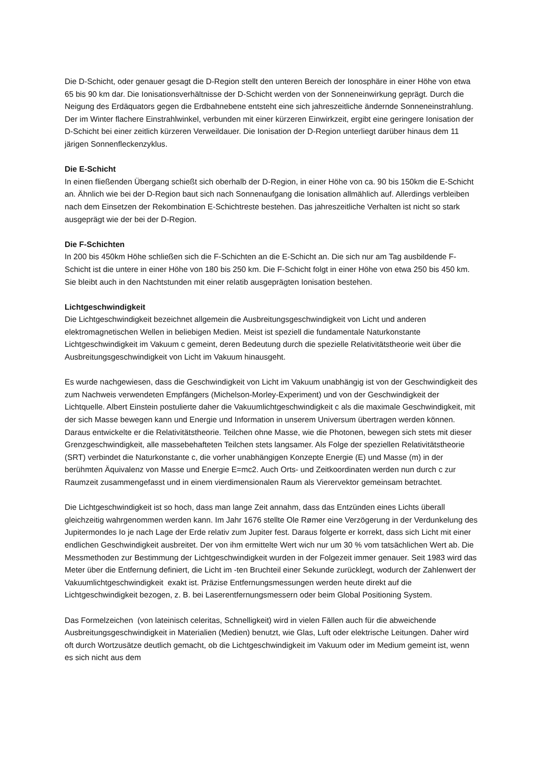Die D-Schicht, oder genauer gesagt die D-Region stellt den unteren Bereich der Ionosphäre in einer Höhe von etwa 65 bis 90 km dar. Die Ionisationsverhältnisse der D-Schicht werden von der Sonneneinwirkung geprägt. Durch die Neigung des Erdäquators gegen die Erdbahnebene entsteht eine sich jahreszeitliche ändernde Sonneneinstrahlung. Der im Winter flachere Einstrahlwinkel, verbunden mit einer kürzeren Einwirkzeit, ergibt eine geringere Ionisation der D-Schicht bei einer zeitlich kürzeren Verweildauer. Die Ionisation der D-Region unterliegt darüber hinaus dem 11 järigen Sonnenfleckenzyklus.
Die E-Schicht
In einen fließenden Übergang schießt sich oberhalb der D-Region, in einer Höhe von ca. 90 bis 150km die E-Schicht an. Ähnlich wie bei der D-Region baut sich nach Sonnenaufgang die Ionisation allmählich auf. Allerdings verbleiben nach dem Einsetzen der Rekombination E-Schichtreste bestehen. Das jahreszeitliche Verhalten ist nicht so stark ausgeprägt wie der bei der D-Region.
Die F-Schichten
In 200 bis 450km Höhe schließen sich die F-Schichten an die E-Schicht an. Die sich nur am Tag ausbildende F-Schicht ist die untere in einer Höhe von 180 bis 250 km. Die F-Schicht folgt in einer Höhe von etwa 250 bis 450 km. Sie bleibt auch in den Nachtstunden mit einer relatib ausgeprägten Ionisation bestehen.
Lichtgeschwindigkeit
Die Lichtgeschwindigkeit bezeichnet allgemein die Ausbreitungsgeschwindigkeit von Licht und anderen elektromagnetischen Wellen in beliebigen Medien. Meist ist speziell die fundamentale Naturkonstante Lichtgeschwindigkeit im Vakuum c gemeint, deren Bedeutung durch die spezielle Relativitätstheorie weit über die Ausbreitungsgeschwindigkeit von Licht im Vakuum hinausgeht.
Es wurde nachgewiesen, dass die Geschwindigkeit von Licht im Vakuum unabhängig ist von der Geschwindigkeit des zum Nachweis verwendeten Empfängers (Michelson-Morley-Experiment) und von der Geschwindigkeit der Lichtquelle. Albert Einstein postulierte daher die Vakuumlichtgeschwindigkeit c als die maximale Geschwindigkeit, mit der sich Masse bewegen kann und Energie und Information in unserem Universum übertragen werden können. Daraus entwickelte er die Relativitätstheorie. Teilchen ohne Masse, wie die Photonen, bewegen sich stets mit dieser Grenzgeschwindigkeit, alle massebehafteten Teilchen stets langsamer. Als Folge der speziellen Relativitätstheorie (SRT) verbindet die Naturkonstante c, die vorher unabhängigen Konzepte Energie (E) und Masse (m) in der berühmten Äquivalenz von Masse und Energie E=mc2. Auch Orts- und Zeitkoordinaten werden nun durch c zur Raumzeit zusammengefasst und in einem vierdimensionalen Raum als Vierervektor gemeinsam betrachtet.
Die Lichtgeschwindigkeit ist so hoch, dass man lange Zeit annahm, dass das Entzünden eines Lichts überall gleichzeitig wahrgenommen werden kann. Im Jahr 1676 stellte Ole Rømer eine Verzögerung in der Verdunkelung des Jupitermondes Io je nach Lage der Erde relativ zum Jupiter fest. Daraus folgerte er korrekt, dass sich Licht mit einer endlichen Geschwindigkeit ausbreitet. Der von ihm ermittelte Wert wich nur um 30 % vom tatsächlichen Wert ab. Die Messmethoden zur Bestimmung der Lichtgeschwindigkeit wurden in der Folgezeit immer genauer. Seit 1983 wird das Meter über die Entfernung definiert, die Licht im -ten Bruchteil einer Sekunde zurücklegt, wodurch der Zahlenwert der Vakuumlichtgeschwindigkeit exakt ist. Präzise Entfernungsmessungen werden heute direkt auf die Lichtgeschwindigkeit bezogen, z. B. bei Laserentfernungsmessern oder beim Global Positioning System.
Das Formelzeichen (von lateinisch celeritas, Schnelligkeit) wird in vielen Fällen auch für die abweichende Ausbreitungsgeschwindigkeit in Materialien (Medien) benutzt, wie Glas, Luft oder elektrische Leitungen. Daher wird oft durch Wortzusätze deutlich gemacht, ob die Lichtgeschwindigkeit im Vakuum oder im Medium gemeint ist, wenn es sich nicht aus dem